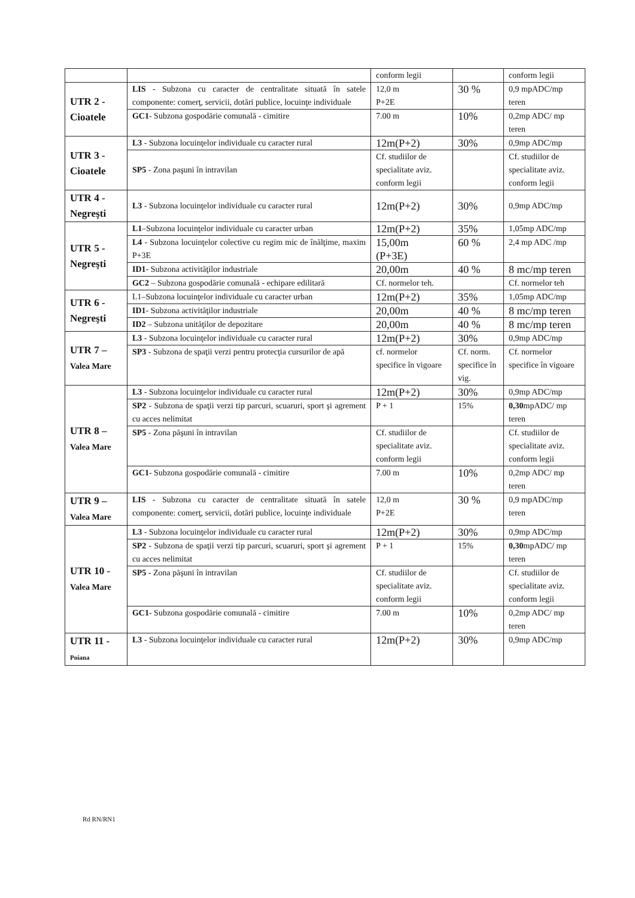| | | conform legii | | conform legii |
| UTR 2 - Cioatele | LIS - Subzona cu caracter de centralitate situată în satele componente: comerţ, servicii, dotări publice, locuinţe individuale | 12,0 m P+2E | 30 % | 0,9 mpADC/mp teren |
| | GC1 - Subzona gospodărie comunală - cimitire | 7.00 m | 10% | 0,2mp ADC/ mp teren |
| UTR 3 - Cioatele | L3 - Subzona locuinţelor individuale cu caracter rural | 12m(P+2) | 30% | 0,9mp ADC/mp |
| | SP5 - Zona paşuni în intravilan | Cf. studiilor de specialitate aviz. conform legii | | Cf. studiilor de specialitate aviz. conform legii |
| UTR 4 - Negreşti | L3 - Subzona locuinţelor individuale cu caracter rural | 12m(P+2) | 30% | 0,9mp ADC/mp |
| UTR 5 - Negreşti | L1 –Subzona locuinţelor individuale cu caracter urban | 12m(P+2) | 35% | 1,05mp ADC/mp |
| | L4 - Subzona locuinţelor colective cu regim mic de înălţime, maxim P+3E | 15,00m (P+3E) | 60 % | 2,4 mp ADC /mp |
| | ID1 - Subzona activităţilor industriale | 20,00m | 40 % | 8 mc/mp teren |
| | GC2 – Subzona gospodărie comunală - echipare edilitară | Cf. normelor teh. | | Cf. normelor teh |
| UTR 6 - Negreşti | L1–Subzona locuinţelor individuale cu caracter urban | 12m(P+2) | 35% | 1,05mp ADC/mp |
| | ID1 - Subzona activităţilor industriale | 20,00m | 40 % | 8 mc/mp teren |
| | ID2 – Subzona unităţilor de depozitare | 20,00m | 40 % | 8 mc/mp teren |
| UTR 7 – Valea Mare | L3 - Subzona locuinţelor individuale cu caracter rural | 12m(P+2) | 30% | 0,9mp ADC/mp |
| | SP3 - Subzona de spaţii verzi pentru protecţia cursurilor de apă | cf. normelor specifice în vigoare | Cf. norm. specifice în vig. | Cf. normelor specifice în vigoare |
| UTR 8 – Valea Mare | L3 - Subzona locuinţelor individuale cu caracter rural | 12m(P+2) | 30% | 0,9mp ADC/mp |
| | SP2 - Subzona de spaţii verzi tip parcuri, scuaruri, sport şi agrement cu acces nelimitat | P + 1 | 15% | 0,30 mpADC/ mp teren |
| | SP5 - Zona păşuni în intravilan | Cf. studiilor de specialitate aviz. conform legii | | Cf. studiilor de specialitate aviz. conform legii |
| | GC1 - Subzona gospodărie comunală - cimitire | 7.00 m | 10% | 0,2mp ADC/ mp teren |
| UTR 9 – Valea Mare | LIS - Subzona cu caracter de centralitate situată în satele componente: comerţ, servicii, dotări publice, locuinţe individuale | 12,0 m P+2E | 30 % | 0,9 mpADC/mp teren |
| UTR 10 - Valea Mare | L3 - Subzona locuinţelor individuale cu caracter rural | 12m(P+2) | 30% | 0,9mp ADC/mp |
| | SP2 - Subzona de spaţii verzi tip parcuri, scuaruri, sport şi agrement cu acces nelimitat | P + 1 | 15% | 0,30 mpADC/ mp teren |
| | SP5 - Zona păşuni în intravilan | Cf. studiilor de specialitate aviz. conform legii | | Cf. studiilor de specialitate aviz. conform legii |
| | GC1 - Subzona gospodărie comunală - cimitire | 7.00 m | 10% | 0,2mp ADC/ mp teren |
| UTR 11 - Poiana | L3 - Subzona locuinţelor individuale cu caracter rural | 12m(P+2) | 30% | 0,9mp ADC/mp |
Rd RN/RN1